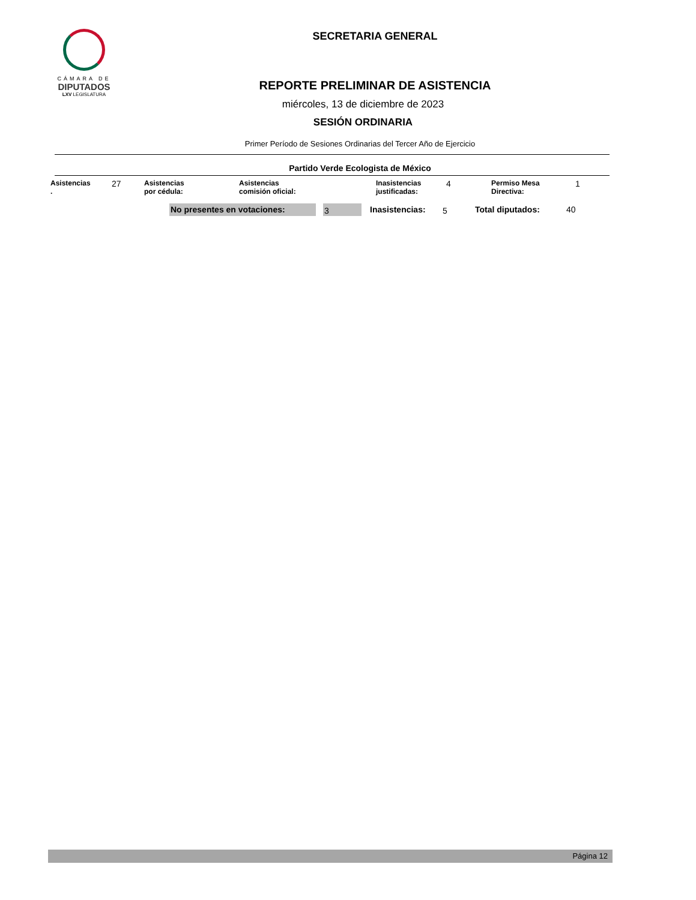CÁMARA DE
DIPUTADOS
LXV LEGISLATURA
SECRETARIA GENERAL
REPORTE PRELIMINAR DE ASISTENCIA
miércoles, 13 de diciembre de 2023
SESIÓN ORDINARIA
Primer Período de Sesiones Ordinarias del Tercer Año de Ejercicio
Partido Verde Ecologista de México
| Asistencias . | 27 | Asistencias por cédula: | Asistencias comisión oficial: | Inasistencias justificadas: | 4 | Permiso Mesa Directiva: | 1 |
| No presentes en votaciones: | | 3 | Inasistencias: | 5 | Total diputados: | 40 |
Página 12